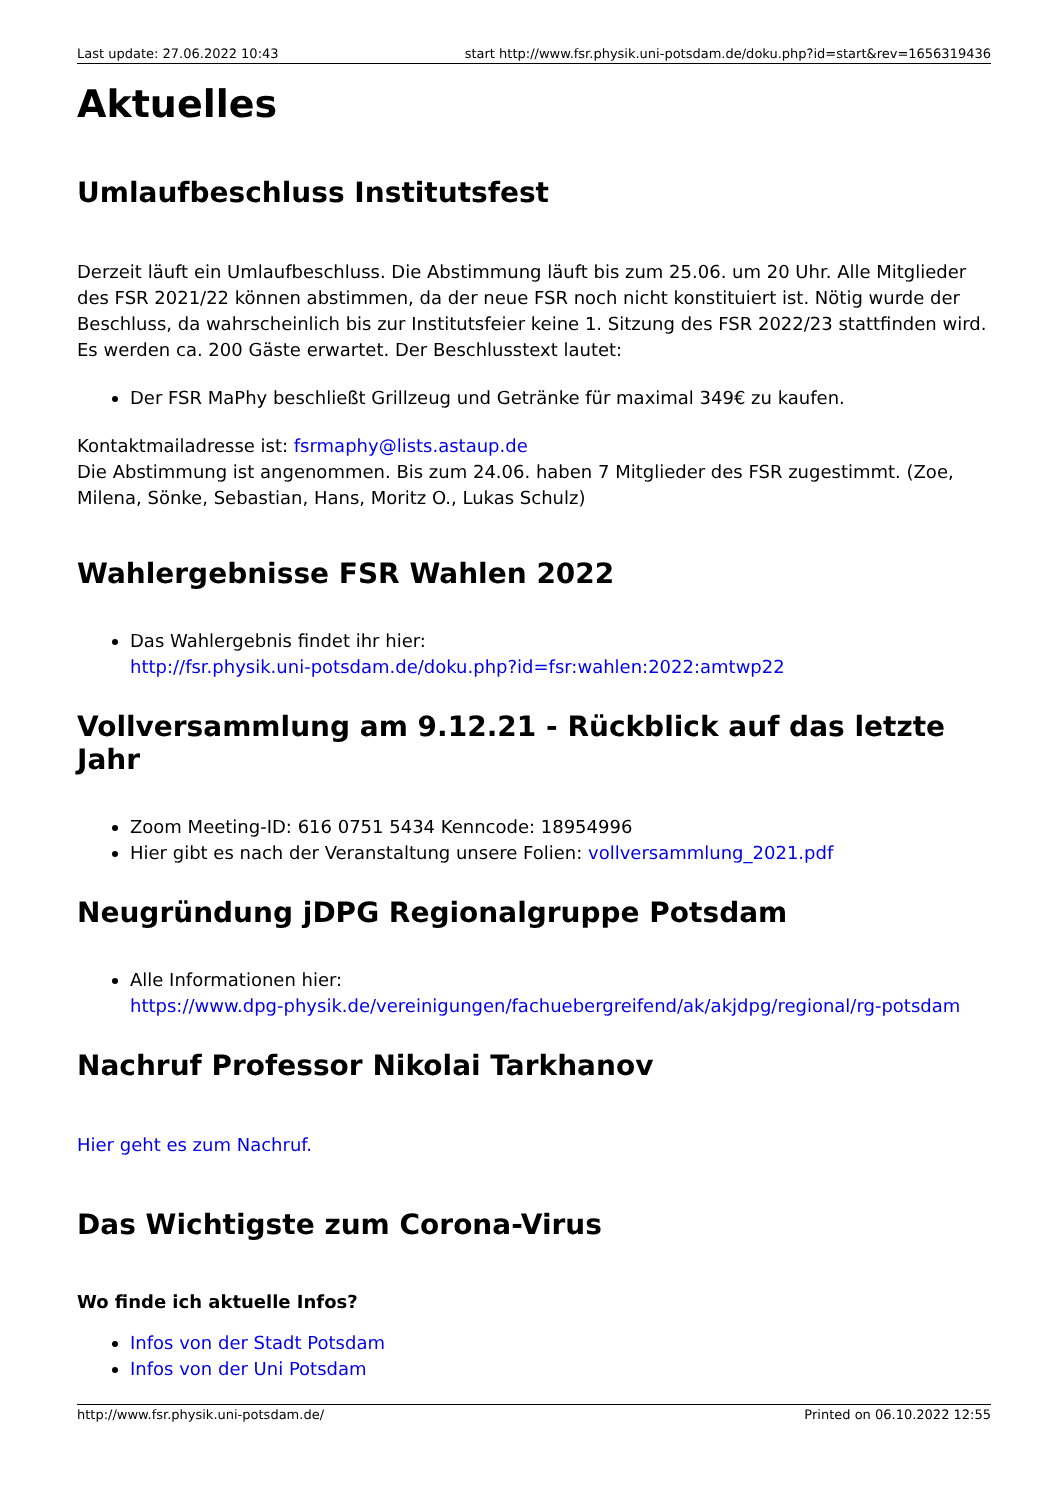Last update: 27.06.2022 10:43 start http://www.fsr.physik.uni-potsdam.de/doku.php?id=start&rev=1656319436
Aktuelles
Umlaufbeschluss Institutsfest
Derzeit läuft ein Umlaufbeschluss. Die Abstimmung läuft bis zum 25.06. um 20 Uhr. Alle Mitglieder des FSR 2021/22 können abstimmen, da der neue FSR noch nicht konstituiert ist. Nötig wurde der Beschluss, da wahrscheinlich bis zur Institutsfeier keine 1. Sitzung des FSR 2022/23 stattfinden wird. Es werden ca. 200 Gäste erwartet. Der Beschlusstext lautet:
Der FSR MaPhy beschließt Grillzeug und Getränke für maximal 349€ zu kaufen.
Kontaktmailadresse ist: fsrmaphy@lists.astaup.de
Die Abstimmung ist angenommen. Bis zum 24.06. haben 7 Mitglieder des FSR zugestimmt. (Zoe, Milena, Sönke, Sebastian, Hans, Moritz O., Lukas Schulz)
Wahlergebnisse FSR Wahlen 2022
Das Wahlergebnis findet ihr hier:
http://fsr.physik.uni-potsdam.de/doku.php?id=fsr:wahlen:2022:amtwp22
Vollversammlung am 9.12.21 - Rückblick auf das letzte Jahr
Zoom Meeting-ID: 616 0751 5434 Kenncode: 18954996
Hier gibt es nach der Veranstaltung unsere Folien: vollversammlung_2021.pdf
Neugründung jDPG Regionalgruppe Potsdam
Alle Informationen hier:
https://www.dpg-physik.de/vereinigungen/fachuebergreifend/ak/akjdpg/regional/rg-potsdam
Nachruf Professor Nikolai Tarkhanov
Hier geht es zum Nachruf.
Das Wichtigste zum Corona-Virus
Wo finde ich aktuelle Infos?
Infos von der Stadt Potsdam
Infos von der Uni Potsdam
http://www.fsr.physik.uni-potsdam.de/ Printed on 06.10.2022 12:55